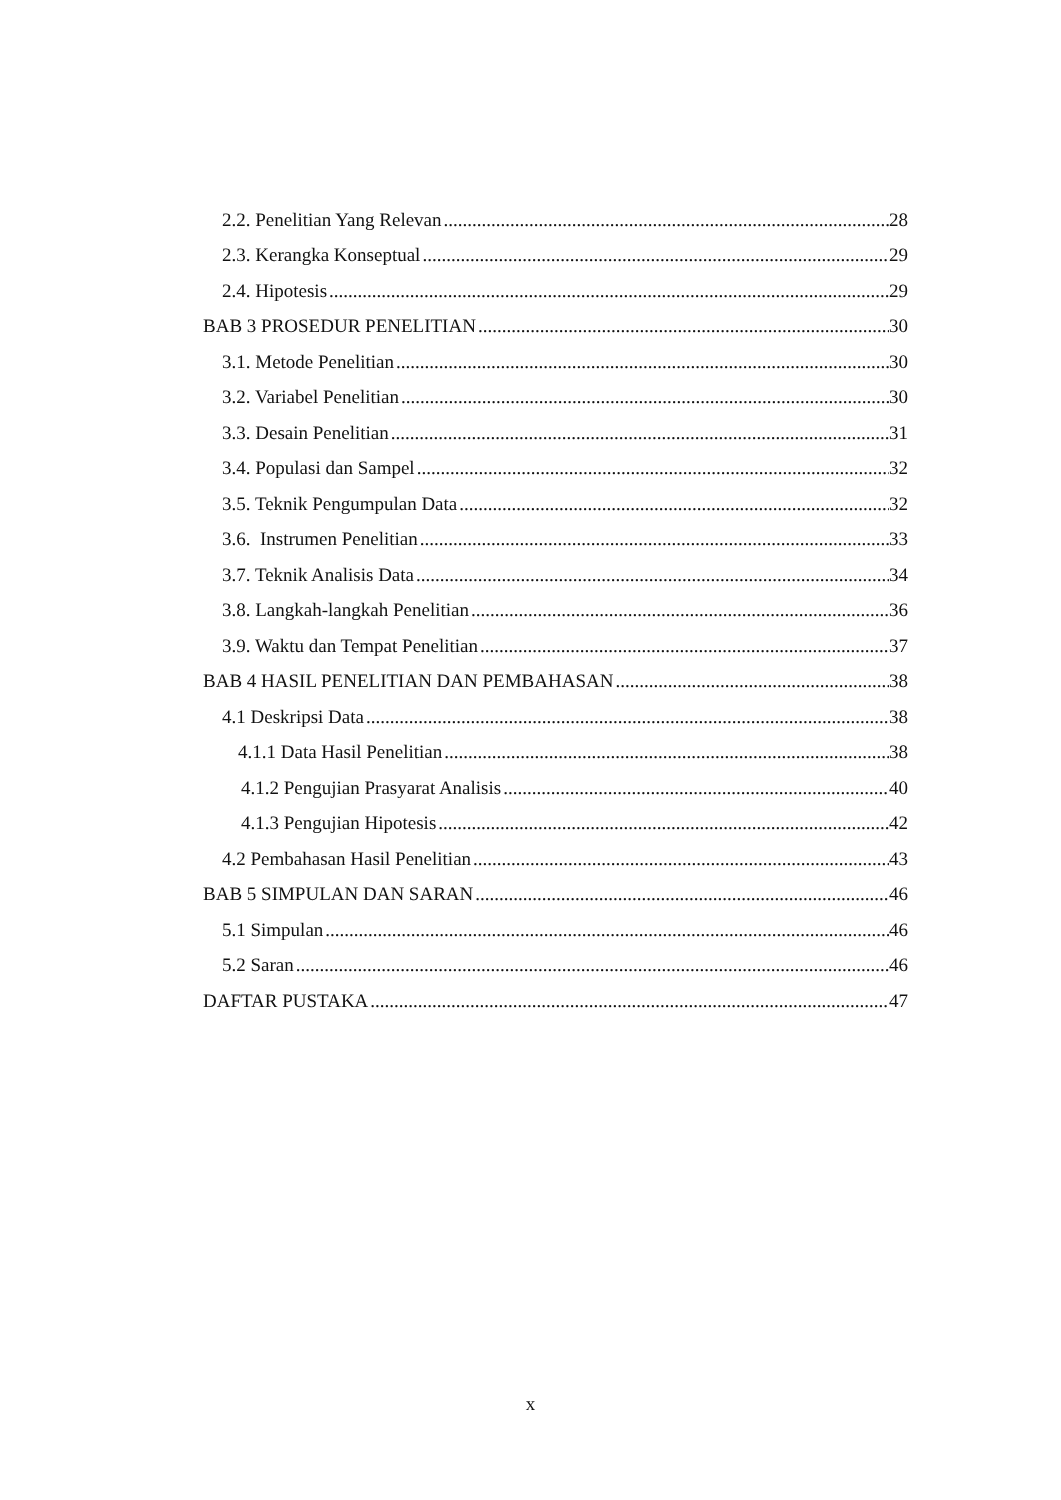2.2. Penelitian Yang Relevan 28
2.3. Kerangka Konseptual 29
2.4. Hipotesis 29
BAB 3 PROSEDUR PENELITIAN 30
3.1. Metode Penelitian 30
3.2. Variabel Penelitian 30
3.3. Desain Penelitian 31
3.4. Populasi dan Sampel 32
3.5. Teknik Pengumpulan Data 32
3.6. Instrumen Penelitian 33
3.7. Teknik Analisis Data 34
3.8. Langkah-langkah Penelitian 36
3.9. Waktu dan Tempat Penelitian 37
BAB 4 HASIL PENELITIAN DAN PEMBAHASAN 38
4.1 Deskripsi Data 38
4.1.1 Data Hasil Penelitian 38
4.1.2 Pengujian Prasyarat Analisis 40
4.1.3 Pengujian Hipotesis 42
4.2 Pembahasan Hasil Penelitian 43
BAB 5 SIMPULAN DAN SARAN 46
5.1 Simpulan 46
5.2 Saran 46
DAFTAR PUSTAKA 47
x